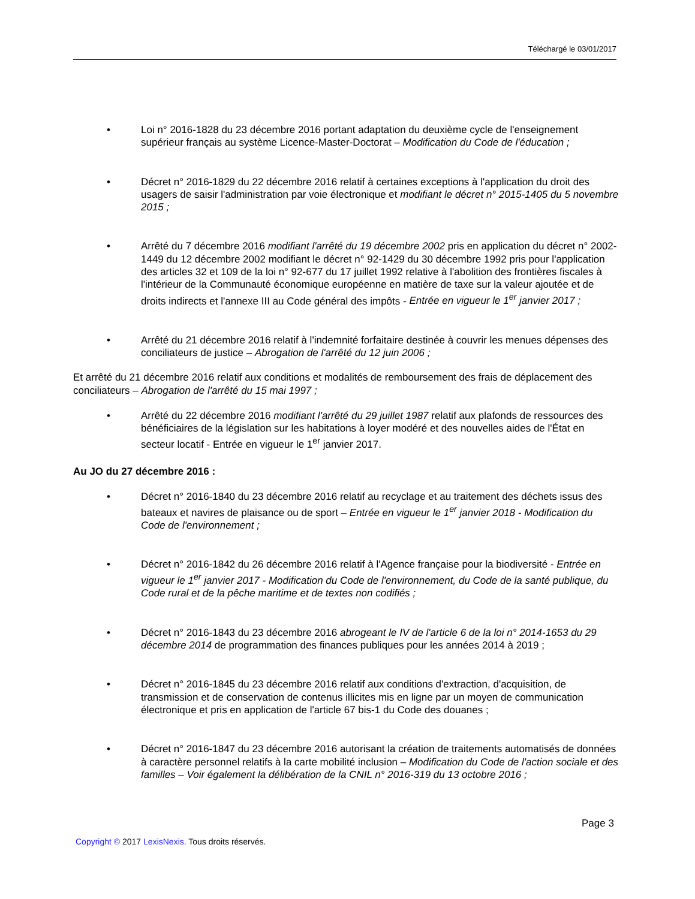Téléchargé le 03/01/2017
• Loi n° 2016-1828 du 23 décembre 2016 portant adaptation du deuxième cycle de l'enseignement supérieur français au système Licence-Master-Doctorat – Modification du Code de l'éducation ;
• Décret n° 2016-1829 du 22 décembre 2016 relatif à certaines exceptions à l'application du droit des usagers de saisir l'administration par voie électronique et modifiant le décret n° 2015-1405 du 5 novembre 2015 ;
• Arrêté du 7 décembre 2016 modifiant l'arrêté du 19 décembre 2002 pris en application du décret n° 2002-1449 du 12 décembre 2002 modifiant le décret n° 92-1429 du 30 décembre 1992 pris pour l'application des articles 32 et 109 de la loi n° 92-677 du 17 juillet 1992 relative à l'abolition des frontières fiscales à l'intérieur de la Communauté économique européenne en matière de taxe sur la valeur ajoutée et de droits indirects et l'annexe III au Code général des impôts - Entrée en vigueur le 1<sup>er</sup> janvier 2017 ;
• Arrêté du 21 décembre 2016 relatif à l'indemnité forfaitaire destinée à couvrir les menues dépenses des conciliateurs de justice – Abrogation de l'arrêté du 12 juin 2006 ;
Et arrêté du 21 décembre 2016 relatif aux conditions et modalités de remboursement des frais de déplacement des conciliateurs – Abrogation de l'arrêté du 15 mai 1997 ;
• Arrêté du 22 décembre 2016 modifiant l'arrêté du 29 juillet 1987 relatif aux plafonds de ressources des bénéficiaires de la législation sur les habitations à loyer modéré et des nouvelles aides de l'État en secteur locatif - Entrée en vigueur le 1<sup>er</sup> janvier 2017.
Au JO du 27 décembre 2016 :
• Décret n° 2016-1840 du 23 décembre 2016 relatif au recyclage et au traitement des déchets issus des bateaux et navires de plaisance ou de sport – Entrée en vigueur le 1<sup>er</sup> janvier 2018 - Modification du Code de l'environnement ;
• Décret n° 2016-1842 du 26 décembre 2016 relatif à l'Agence française pour la biodiversité - Entrée en vigueur le 1<sup>er</sup> janvier 2017 - Modification du Code de l'environnement, du Code de la santé publique, du Code rural et de la pêche maritime et de textes non codifiés ;
• Décret n° 2016-1843 du 23 décembre 2016 abrogeant le IV de l'article 6 de la loi n° 2014-1653 du 29 décembre 2014 de programmation des finances publiques pour les années 2014 à 2019 ;
• Décret n° 2016-1845 du 23 décembre 2016 relatif aux conditions d'extraction, d'acquisition, de transmission et de conservation de contenus illicites mis en ligne par un moyen de communication électronique et pris en application de l'article 67 bis-1 du Code des douanes ;
• Décret n° 2016-1847 du 23 décembre 2016 autorisant la création de traitements automatisés de données à caractère personnel relatifs à la carte mobilité inclusion – Modification du Code de l'action sociale et des familles – Voir également la délibération de la CNIL n° 2016-319 du 13 octobre 2016 ;
Page 3
Copyright © 2017 LexisNexis. Tous droits réservés.